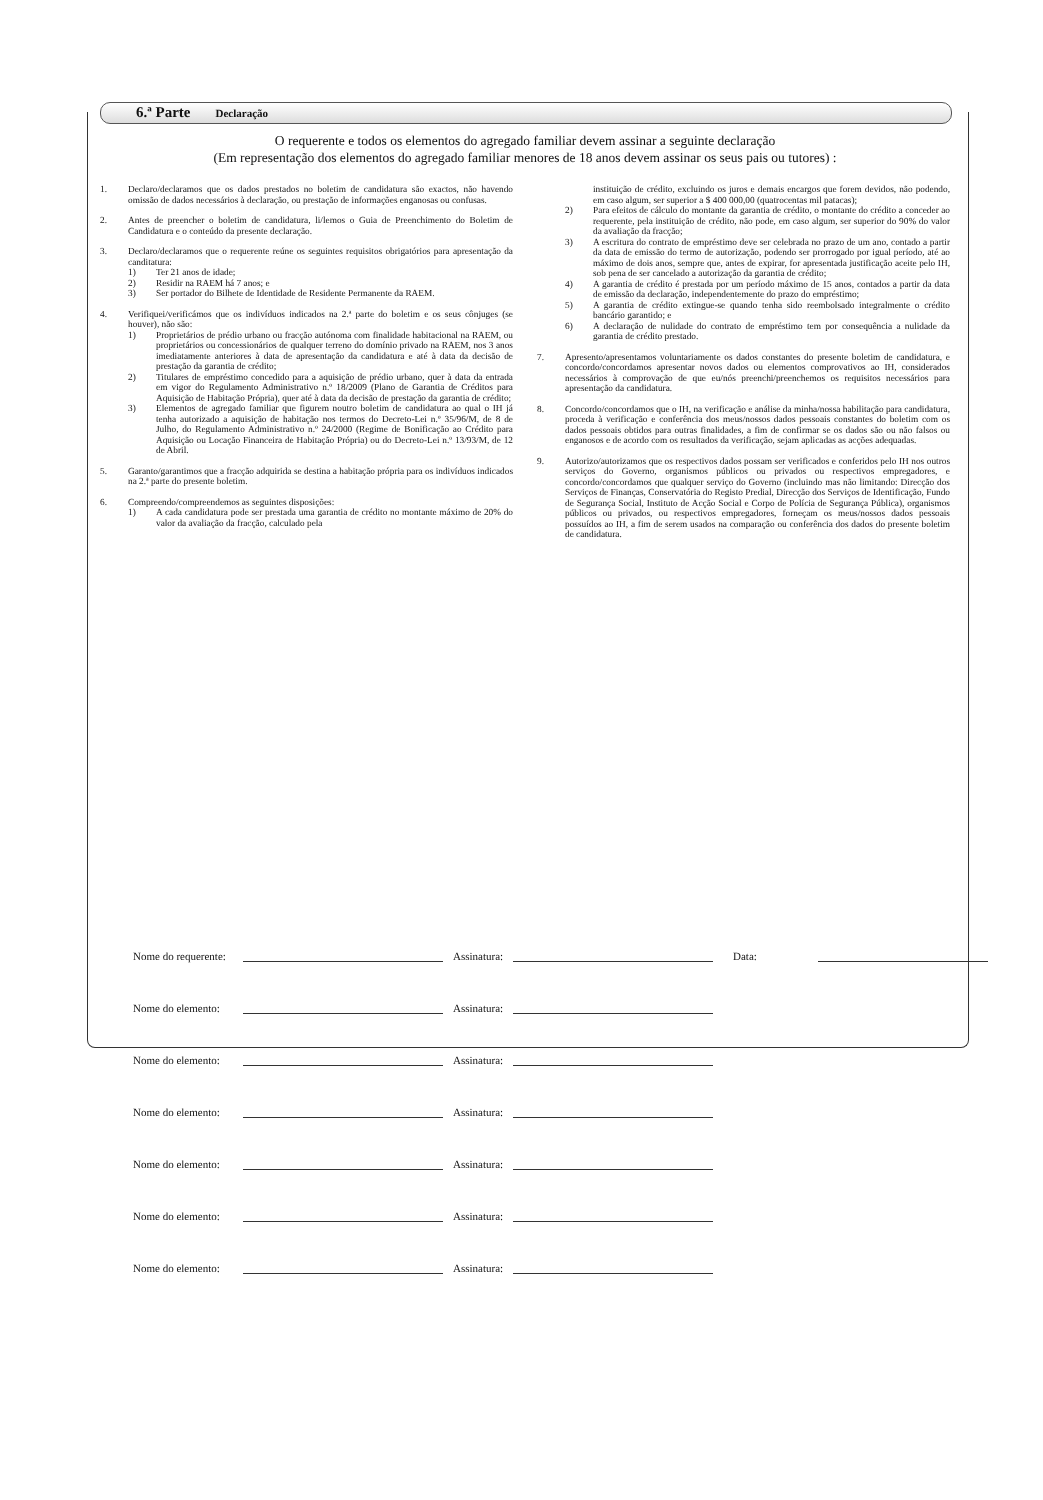6.ª Parte Declaração
O requerente e todos os elementos do agregado familiar devem assinar a seguinte declaração
(Em representação dos elementos do agregado familiar menores de 18 anos devem assinar os seus pais ou tutores) :
1. Declaro/declaramos que os dados prestados no boletim de candidatura são exactos, não havendo omissão de dados necessários à declaração, ou prestação de informações enganosas ou confusas.
2. Antes de preencher o boletim de candidatura, li/lemos o Guia de Preenchimento do Boletim de Candidatura e o conteúdo da presente declaração.
3. Declaro/declaramos que o requerente reúne os seguintes requisitos obrigatórios para apresentação da canditatura:
1) Ter 21 anos de idade;
2) Residir na RAEM há 7 anos; e
3) Ser portador do Bilhete de Identidade de Residente Permanente da RAEM.
4. Verifiquei/verificámos que os indivíduos indicados na 2.ª parte do boletim e os seus cônjuges (se houver), não são:
1) Proprietários de prédio urbano ou fracção autónoma com finalidade habitacional na RAEM, ou proprietários ou concessionários de qualquer terreno do domínio privado na RAEM, nos 3 anos imediatamente anteriores à data de apresentação da candidatura e até à data da decisão de prestação da garantia de crédito;
2) Titulares de empréstimo concedido para a aquisição de prédio urbano, quer à data da entrada em vigor do Regulamento Administrativo n.º 18/2009 (Plano de Garantia de Créditos para Aquisição de Habitação Própria), quer até à data da decisão de prestação da garantia de crédito;
3) Elementos de agregado familiar que figurem noutro boletim de candidatura ao qual o IH já tenha autorizado a aquisição de habitação nos termos do Decreto-Lei n.º 35/96/M, de 8 de Julho, do Regulamento Administrativo n.º 24/2000 (Regime de Bonificação ao Crédito para Aquisição ou Locação Financeira de Habitação Própria) ou do Decreto-Lei n.º 13/93/M, de 12 de Abril.
5. Garanto/garantimos que a fracção adquirida se destina a habitação própria para os indivíduos indicados na 2.ª parte do presente boletim.
6. Compreendo/compreendemos as seguintes disposições:
1) A cada candidatura pode ser prestada uma garantia de crédito no montante máximo de 20% do valor da avaliação da fracção, calculado pela
instituição de crédito, excluindo os juros e demais encargos que forem devidos, não podendo, em caso algum, ser superior a $ 400 000,00 (quatrocentas mil patacas);
2) Para efeitos de cálculo do montante da garantia de crédito, o montante do crédito a conceder ao requerente, pela instituição de crédito, não pode, em caso algum, ser superior do 90% do valor da avaliação da fracção;
3) A escritura do contrato de empréstimo deve ser celebrada no prazo de um ano, contado a partir da data de emissão do termo de autorização, podendo ser prorrogado por igual período, até ao máximo de dois anos, sempre que, antes de expirar, for apresentada justificação aceite pelo IH, sob pena de ser cancelado a autorização da garantia de crédito;
4) A garantia de crédito é prestada por um período máximo de 15 anos, contados a partir da data de emissão da declaração, independentemente do prazo do empréstimo;
5) A garantia de crédito extingue-se quando tenha sido reembolsado integralmente o crédito bancário garantido; e
6) A declaração de nulidade do contrato de empréstimo tem por consequência a nulidade da garantia de crédito prestado.
7. Apresento/apresentamos voluntariamente os dados constantes do presente boletim de candidatura, e concordo/concordamos apresentar novos dados ou elementos comprovativos ao IH, considerados necessários à comprovação de que eu/nós preenchi/preenchemos os requisitos necessários para apresentação da candidatura.
8. Concordo/concordamos que o IH, na verificação e análise da minha/nossa habilitação para candidatura, proceda à verificação e conferência dos meus/nossos dados pessoais constantes do boletim com os dados pessoais obtidos para outras finalidades, a fim de confirmar se os dados são ou não falsos ou enganosos e de acordo com os resultados da verificação, sejam aplicadas as acções adequadas.
9. Autorizo/autorizamos que os respectivos dados possam ser verificados e conferidos pelo IH nos outros serviços do Governo, organismos públicos ou privados ou respectivos empregadores, e concordo/concordamos que qualquer serviço do Governo (incluindo mas não limitando: Direcção dos Serviços de Finanças, Conservatória do Registo Predial, Direcção dos Serviços de Identificação, Fundo de Segurança Social, Instituto de Acção Social e Corpo de Polícia de Segurança Pública), organismos públicos ou privados, ou respectivos empregadores, forneçam os meus/nossos dados pessoais possuídos ao IH, a fim de serem usados na comparação ou conferência dos dados do presente boletim de candidatura.
Nome do requerente:
Assinatura:
Data:
Nome do elemento:
Assinatura:
Nome do elemento:
Assinatura:
Nome do elemento:
Assinatura:
Nome do elemento:
Assinatura:
Nome do elemento:
Assinatura:
Nome do elemento:
Assinatura: